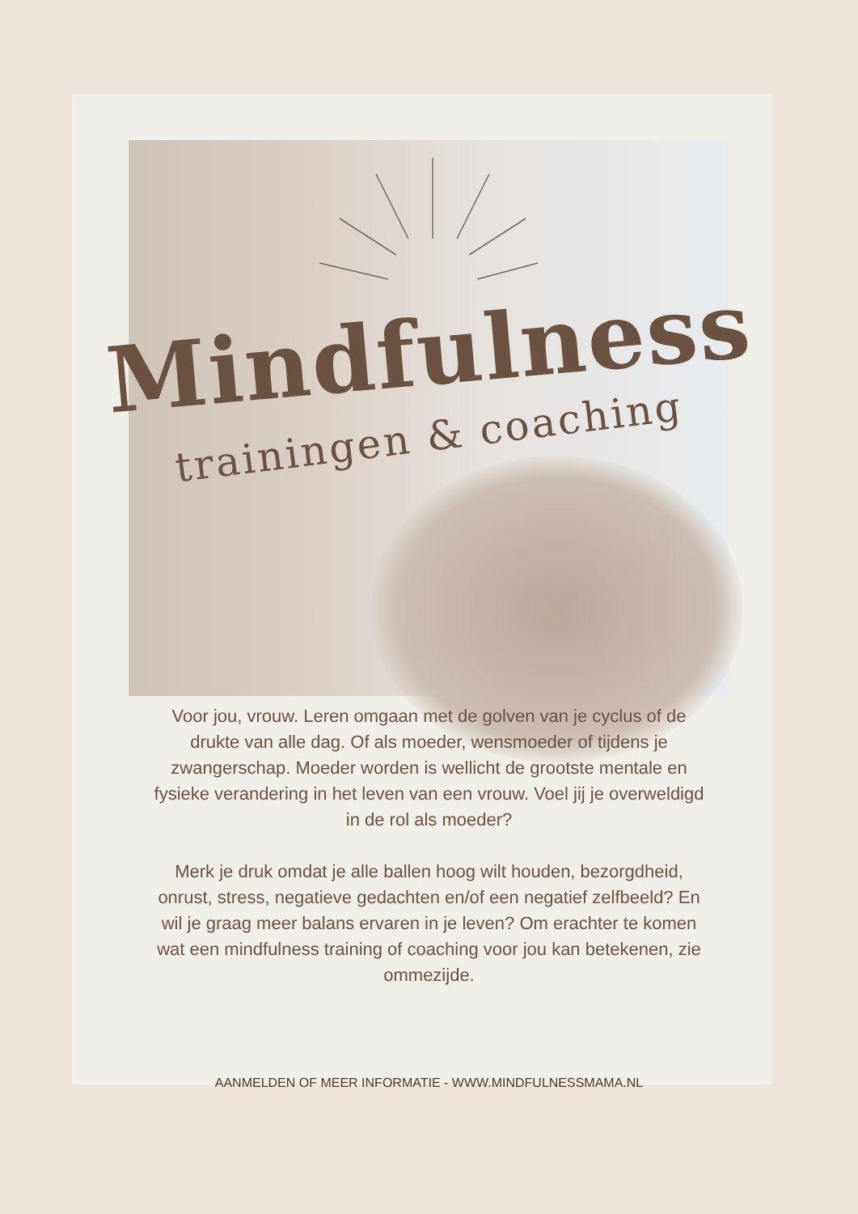Mindfulness
trainingen & coaching
Voor jou, vrouw. Leren omgaan met de golven van je cyclus of de drukte van alle dag. Of als moeder, wensmoeder of tijdens je zwangerschap. Moeder worden is wellicht de grootste mentale en fysieke verandering in het leven van een vrouw. Voel jij je overweldigd in de rol als moeder?
Merk je druk omdat je alle ballen hoog wilt houden, bezorgdheid, onrust, stress, negatieve gedachten en/of een negatief zelfbeeld? En wil je graag meer balans ervaren in je leven? Om erachter te komen wat een mindfulness training of coaching voor jou kan betekenen, zie ommezijde.
AANMELDEN OF MEER INFORMATIE - WWW.MINDFULNESSMAMA.NL